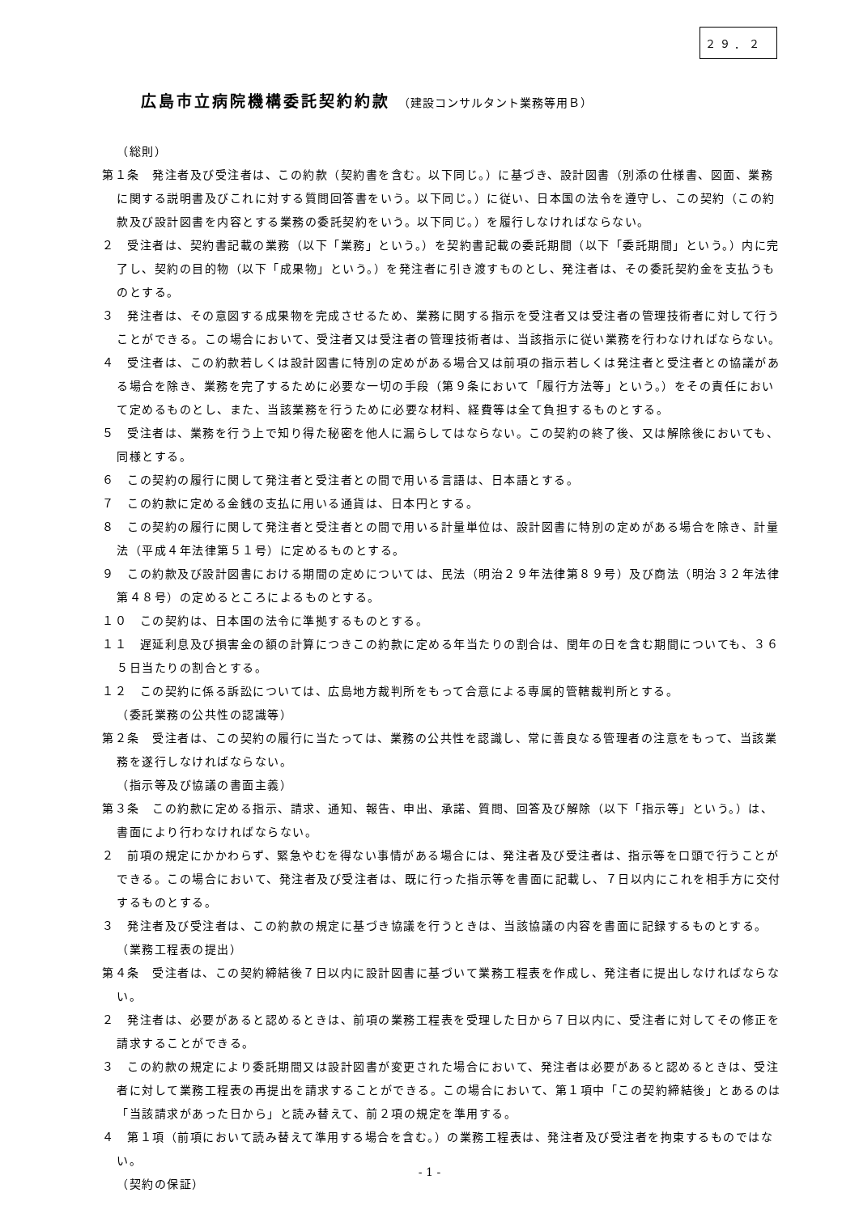２９．２
広島市立病院機構委託契約約款 （建設コンサルタント業務等用Ｂ）
（総則）
第１条　発注者及び受注者は、この約款（契約書を含む。以下同じ。）に基づき、設計図書（別添の仕様書、図面、業務に関する説明書及びこれに対する質問回答書をいう。以下同じ。）に従い、日本国の法令を遵守し、この契約（この約款及び設計図書を内容とする業務の委託契約をいう。以下同じ。）を履行しなければならない。
２　受注者は、契約書記載の業務（以下「業務」という。）を契約書記載の委託期間（以下「委託期間」という。）内に完了し、契約の目的物（以下「成果物」という。）を発注者に引き渡すものとし、発注者は、その委託契約金を支払うものとする。
３　発注者は、その意図する成果物を完成させるため、業務に関する指示を受注者又は受注者の管理技術者に対して行うことができる。この場合において、受注者又は受注者の管理技術者は、当該指示に従い業務を行わなければならない。
４　受注者は、この約款若しくは設計図書に特別の定めがある場合又は前項の指示若しくは発注者と受注者との協議がある場合を除き、業務を完了するために必要な一切の手段（第９条において「履行方法等」という。）をその責任において定めるものとし、また、当該業務を行うために必要な材料、経費等は全て負担するものとする。
５　受注者は、業務を行う上で知り得た秘密を他人に漏らしてはならない。この契約の終了後、又は解除後においても、同様とする。
６　この契約の履行に関して発注者と受注者との間で用いる言語は、日本語とする。
７　この約款に定める金銭の支払に用いる通貨は、日本円とする。
８　この契約の履行に関して発注者と受注者との間で用いる計量単位は、設計図書に特別の定めがある場合を除き、計量法（平成４年法律第５１号）に定めるものとする。
９　この約款及び設計図書における期間の定めについては、民法（明治２９年法律第８９号）及び商法（明治３２年法律第４８号）の定めるところによるものとする。
１０　この契約は、日本国の法令に準拠するものとする。
１１　遅延利息及び損害金の額の計算につきこの約款に定める年当たりの割合は、閏年の日を含む期間についても、３６５日当たりの割合とする。
１２　この契約に係る訴訟については、広島地方裁判所をもって合意による専属的管轄裁判所とする。
（委託業務の公共性の認識等）
第２条　受注者は、この契約の履行に当たっては、業務の公共性を認識し、常に善良なる管理者の注意をもって、当該業務を遂行しなければならない。
（指示等及び協議の書面主義）
第３条　この約款に定める指示、請求、通知、報告、申出、承諾、質問、回答及び解除（以下「指示等」という。）は、書面により行わなければならない。
２　前項の規定にかかわらず、緊急やむを得ない事情がある場合には、発注者及び受注者は、指示等を口頭で行うことができる。この場合において、発注者及び受注者は、既に行った指示等を書面に記載し、７日以内にこれを相手方に交付するものとする。
３　発注者及び受注者は、この約款の規定に基づき協議を行うときは、当該協議の内容を書面に記録するものとする。
（業務工程表の提出）
第４条　受注者は、この契約締結後７日以内に設計図書に基づいて業務工程表を作成し、発注者に提出しなければならない。
２　発注者は、必要があると認めるときは、前項の業務工程表を受理した日から７日以内に、受注者に対してその修正を請求することができる。
３　この約款の規定により委託期間又は設計図書が変更された場合において、発注者は必要があると認めるときは、受注者に対して業務工程表の再提出を請求することができる。この場合において、第１項中「この契約締結後」とあるのは「当該請求があった日から」と読み替えて、前２項の規定を準用する。
４　第１項（前項において読み替えて準用する場合を含む。）の業務工程表は、発注者及び受注者を拘束するものではない。
（契約の保証）
- 1 -